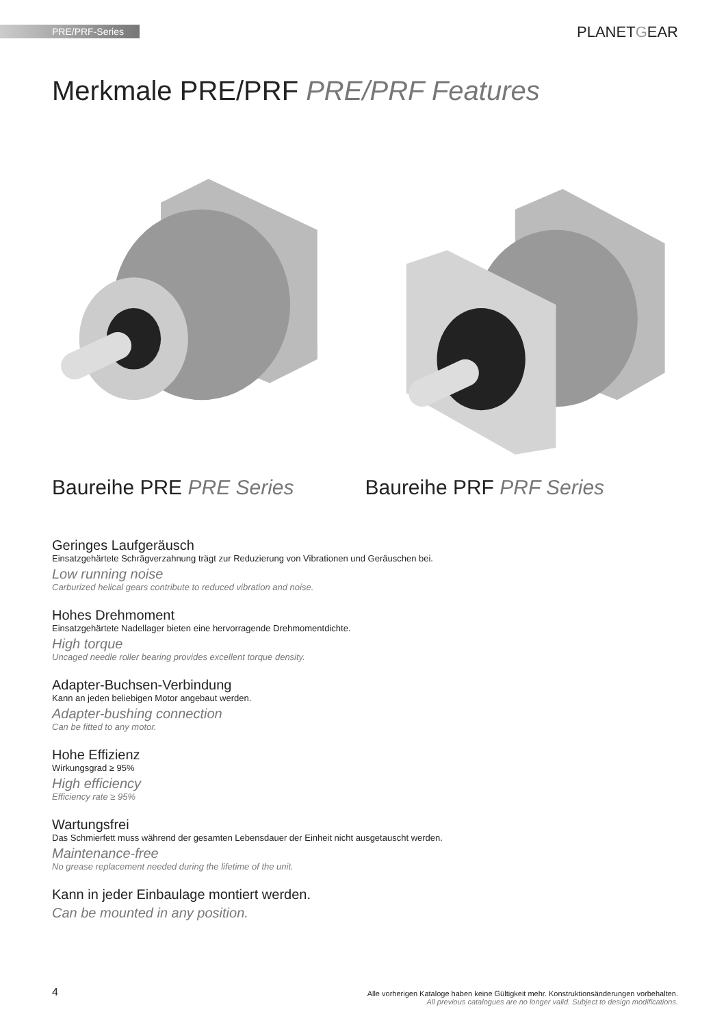PRE/PRF-Series PLANETGEAR
Merkmale PRE/PRF PRE/PRF Features
Baureihe PRE PRE Series Baureihe PRF PRF Series
Geringes Laufgeräusch
Einsatzgehärtete Schrägverzahnung trägt zur Reduzierung von Vibrationen und Geräuschen bei.
Low running noise
Carburized helical gears contribute to reduced vibration and noise.
Hohes Drehmoment
Einsatzgehärtete Nadellager bieten eine hervorragende Drehmomentdichte.
High torque
Uncaged needle roller bearing provides excellent torque density.
Adapter-Buchsen-Verbindung
Kann an jeden beliebigen Motor angebaut werden.
Adapter-bushing connection
Can be fitted to any motor.
Hohe Effizienz
Wirkungsgrad ≥ 95%
High efficiency
Efficiency rate ≥ 95%
Wartungsfrei
Das Schmierfett muss während der gesamten Lebensdauer der Einheit nicht ausgetauscht werden.
Maintenance-free
No grease replacement needed during the lifetime of the unit.
Kann in jeder Einbaulage montiert werden.
Can be mounted in any position.
4
Alle vorherigen Kataloge haben keine Gültigkeit mehr. Konstruktionsänderungen vorbehalten.
All previous catalogues are no longer valid. Subject to design modifications.